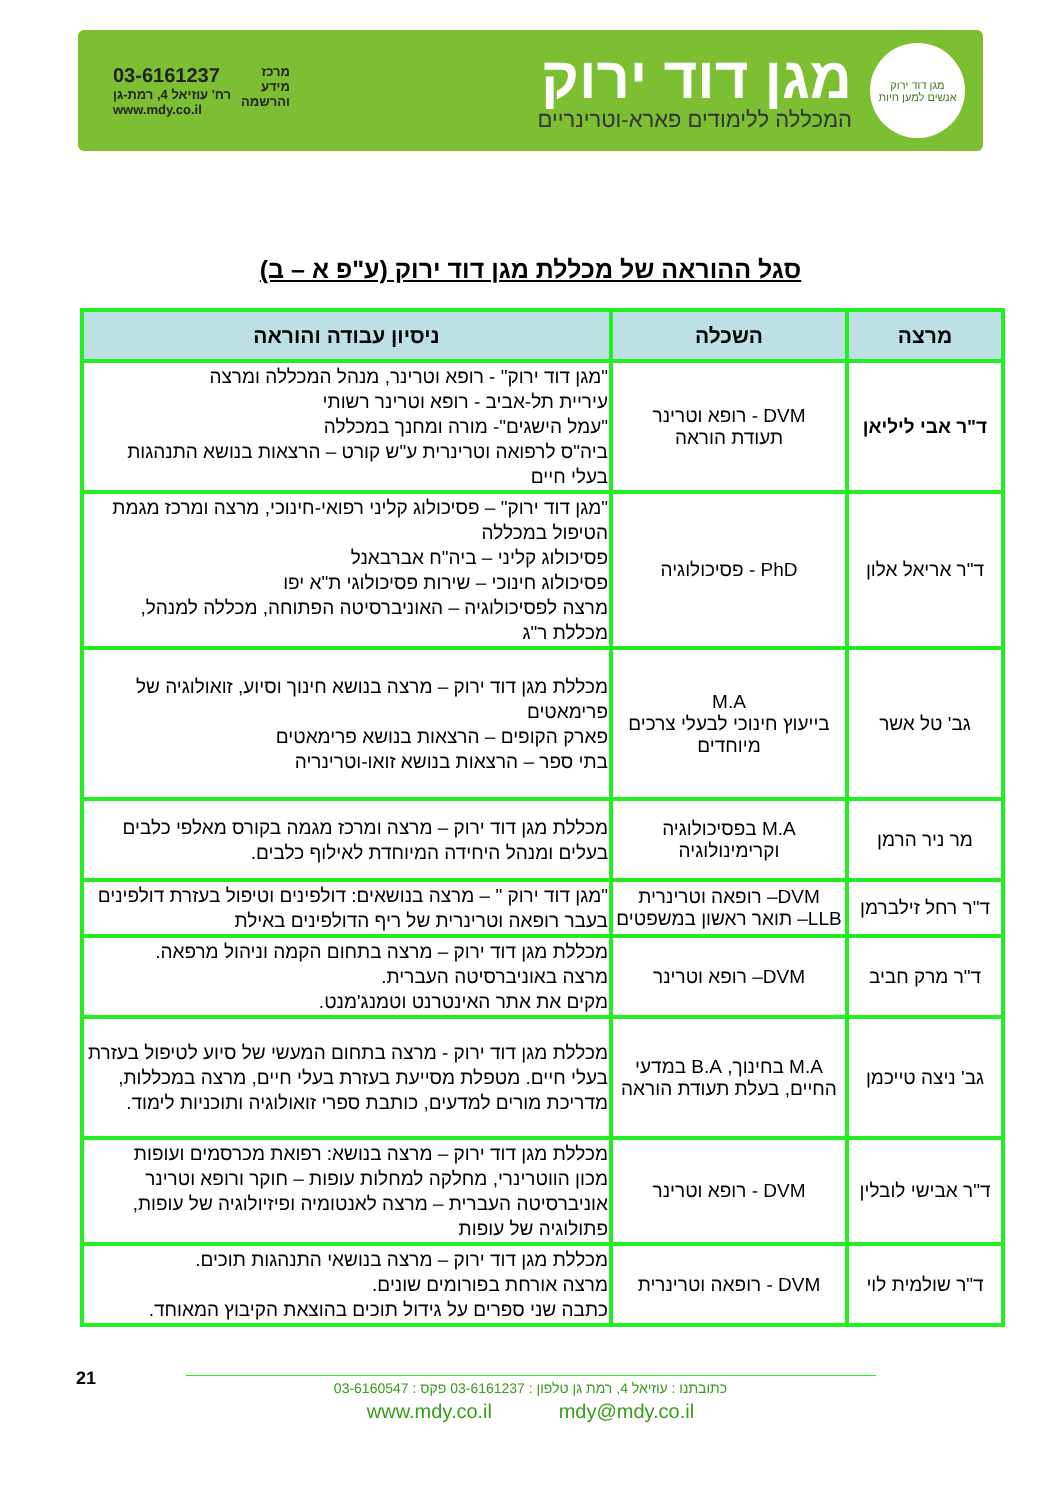מגן דוד ירוק
אנשים למען חיות
מגן דוד ירוק
המכללה ללימודים פארא-וטרינריים
מרכז
מידע
והרשמה
03-6161237
רח' עוזיאל 4, רמת-גן
www.mdy.co.il
סגל ההוראה של מכללת מגן דוד ירוק (ע"פ א – ב)
| מרצה | השכלה | ניסיון עבודה והוראה |
| --- | --- | --- |
| ד"ר אבי ליליאן | DVM - רופא וטרינר תעודת הוראה | "מגן דוד ירוק" - רופא וטרינר, מנהל המכללה ומרצה עיריית תל-אביב - רופא וטרינר רשותי "עמל הישגים"- מורה ומחנך במכללה ביה"ס לרפואה וטרינרית ע"ש קורט – הרצאות בנושא התנהגות בעלי חיים |
| ד"ר אריאל אלון | PhD - פסיכולוגיה | "מגן דוד ירוק" – פסיכולוג קליני רפואי-חינוכי, מרצה ומרכז מגמת הטיפול במכללה פסיכולוג קליני – ביה"ח אברבאנל פסיכולוג חינוכי – שירות פסיכולוגי ת"א יפו מרצה לפסיכולוגיה – האוניברסיטה הפתוחה, מכללה למנהל, מכללת ר"ג |
| גב' טל אשר | M.A בייעוץ חינוכי לבעלי צרכים מיוחדים | מכללת מגן דוד ירוק – מרצה בנושא חינוך וסיוע, זואולוגיה של פרימאטים פארק הקופים – הרצאות בנושא פרימאטים בתי ספר – הרצאות בנושא זואו-וטרינריה |
| מר ניר הרמן | M.A בפסיכולוגיה וקרימינולוגיה | מכללת מגן דוד ירוק – מרצה ומרכז מגמה בקורס מאלפי כלבים בעלים ומנהל היחידה המיוחדת לאילוף כלבים. |
| ד"ר רחל זילברמן | DVM– רופאה וטרינרית LLB– תואר ראשון במשפטים | "מגן דוד ירוק " – מרצה בנושאים: דולפינים וטיפול בעזרת דולפינים בעבר רופאה וטרינרית של ריף הדולפינים באילת |
| ד"ר מרק חביב | DVM– רופא וטרינר | מכללת מגן דוד ירוק – מרצה בתחום הקמה וניהול מרפאה. מרצה באוניברסיטה העברית. מקים את אתר האינטרנט וטמנג'מנט. |
| גב' ניצה טייכמן | M.A בחינוך, B.A במדעי החיים, בעלת תעודת הוראה | מכללת מגן דוד ירוק - מרצה בתחום המעשי של סיוע לטיפול בעזרת בעלי חיים. מטפלת מסייעת בעזרת בעלי חיים, מרצה במכללות, מדריכת מורים למדעים, כותבת ספרי זואולוגיה ותוכניות לימוד. |
| ד"ר אבישי לובלין | DVM - רופא וטרינר | מכללת מגן דוד ירוק – מרצה בנושא: רפואת מכרסמים ועופות מכון הווטרינרי, מחלקה למחלות עופות – חוקר ורופא וטרינר אוניברסיטה העברית – מרצה לאנטומיה ופיזיולוגיה של עופות, פתולוגיה של עופות |
| ד"ר שולמית לוי | DVM - רופאה וטרינרית | מכללת מגן דוד ירוק – מרצה בנושאי התנהגות תוכים. מרצה אורחת בפורומים שונים. כתבה שני ספרים על גידול תוכים בהוצאת הקיבוץ המאוחד. |
21
כתובתנו : עוזיאל 4, רמת גן טלפון : 03-6161237 פקס : 03-6160547
www.mdy.co.il mdy@mdy.co.il